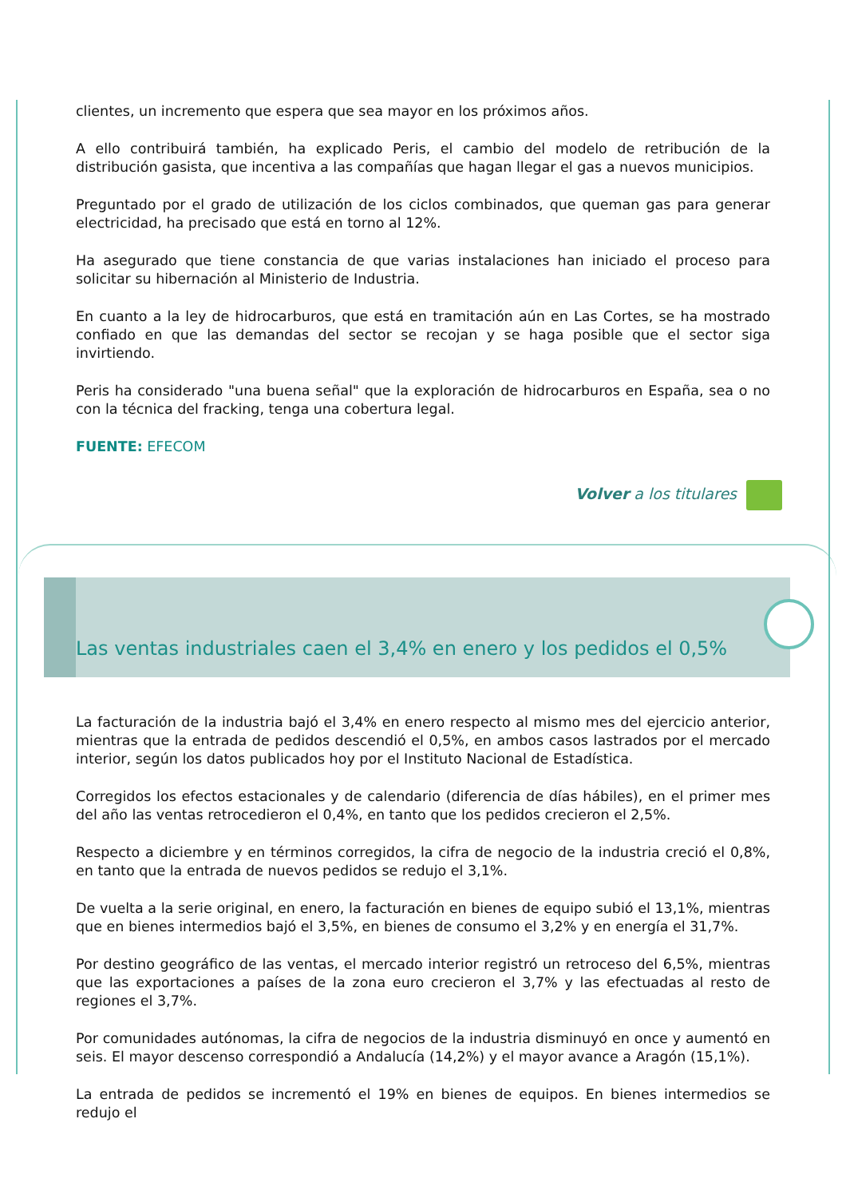clientes, un incremento que espera que sea mayor en los próximos años.
A ello contribuirá también, ha explicado Peris, el cambio del modelo de retribución de la distribución gasista, que incentiva a las compañías que hagan llegar el gas a nuevos municipios.
Preguntado por el grado de utilización de los ciclos combinados, que queman gas para generar electricidad, ha precisado que está en torno al 12%.
Ha asegurado que tiene constancia de que varias instalaciones han iniciado el proceso para solicitar su hibernación al Ministerio de Industria.
En cuanto a la ley de hidrocarburos, que está en tramitación aún en Las Cortes, se ha mostrado confiado en que las demandas del sector se recojan y se haga posible que el sector siga invirtiendo.
Peris ha considerado "una buena señal" que la exploración de hidrocarburos en España, sea o no con la técnica del fracking, tenga una cobertura legal.
FUENTE: EFECOM
Volver a los titulares
Las ventas industriales caen el 3,4% en enero y los pedidos el 0,5%
La facturación de la industria bajó el 3,4% en enero respecto al mismo mes del ejercicio anterior, mientras que la entrada de pedidos descendió el 0,5%, en ambos casos lastrados por el mercado interior, según los datos publicados hoy por el Instituto Nacional de Estadística.
Corregidos los efectos estacionales y de calendario (diferencia de días hábiles), en el primer mes del año las ventas retrocedieron el 0,4%, en tanto que los pedidos crecieron el 2,5%.
Respecto a diciembre y en términos corregidos, la cifra de negocio de la industria creció el 0,8%, en tanto que la entrada de nuevos pedidos se redujo el 3,1%.
De vuelta a la serie original, en enero, la facturación en bienes de equipo subió el 13,1%, mientras que en bienes intermedios bajó el 3,5%, en bienes de consumo el 3,2% y en energía el 31,7%.
Por destino geográfico de las ventas, el mercado interior registró un retroceso del 6,5%, mientras que las exportaciones a países de la zona euro crecieron el 3,7% y las efectuadas al resto de regiones el 3,7%.
Por comunidades autónomas, la cifra de negocios de la industria disminuyó en once y aumentó en seis. El mayor descenso correspondió a Andalucía (14,2%) y el mayor avance a Aragón (15,1%).
La entrada de pedidos se incrementó el 19% en bienes de equipos. En bienes intermedios se redujo el